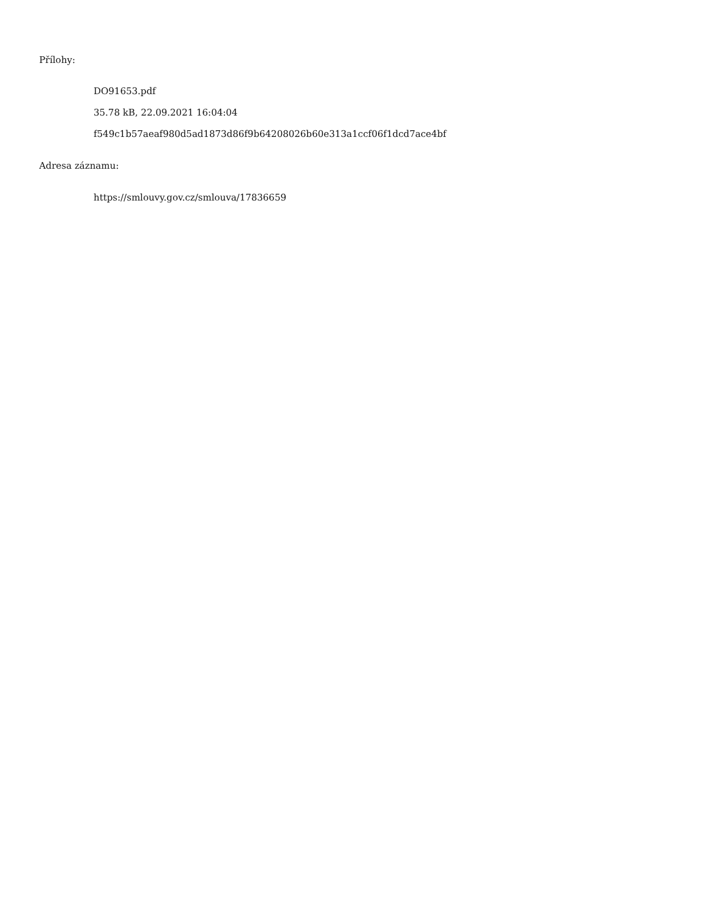Přílohy:
DO91653.pdf
35.78 kB, 22.09.2021 16:04:04
f549c1b57aeaf980d5ad1873d86f9b64208026b60e313a1ccf06f1dcd7ace4bf
Adresa záznamu:
https://smlouvy.gov.cz/smlouva/17836659